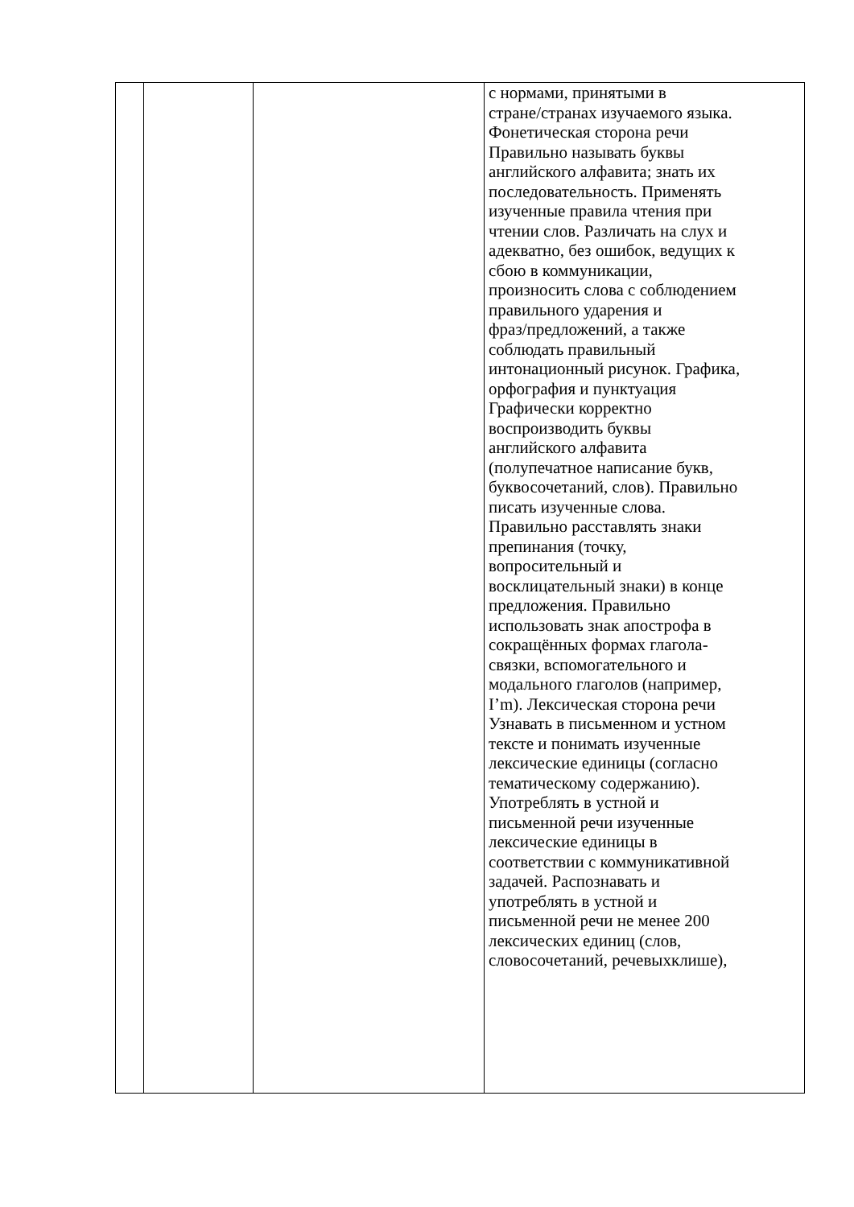| | | | с нормами, принятыми в стране/странах изучаемого языка. Фонетическая сторона речи Правильно называть буквы английского алфавита; знать их последовательность. Применять изученные правила чтения при чтении слов. Различать на слух и адекватно, без ошибок, ведущих к сбою в коммуникации, произносить слова с соблюдением правильного ударения и фраз/предложений, а также соблюдать правильный интонационный рисунок. Графика, орфография и пунктуация Графически корректно воспроизводить буквы английского алфавита (полупечатное написание букв, буквосочетаний, слов). Правильно писать изученные слова. Правильно расставлять знаки препинания (точку, вопросительный и восклицательный знаки) в конце предложения. Правильно использовать знак апострофа в сокращённых формах глагола- связки, вспомогательного и модального глаголов (например, I’m). Лексическая сторона речи Узнавать в письменном и устном тексте и понимать изученные лексические единицы (согласно тематическому содержанию). Употреблять в устной и письменной речи изученные лексические единицы в соответствии с коммуникативной задачей. Распознавать и употреблять в устной и письменной речи не менее 200 лексических единиц (слов, словосочетаний, речевыхклише), |